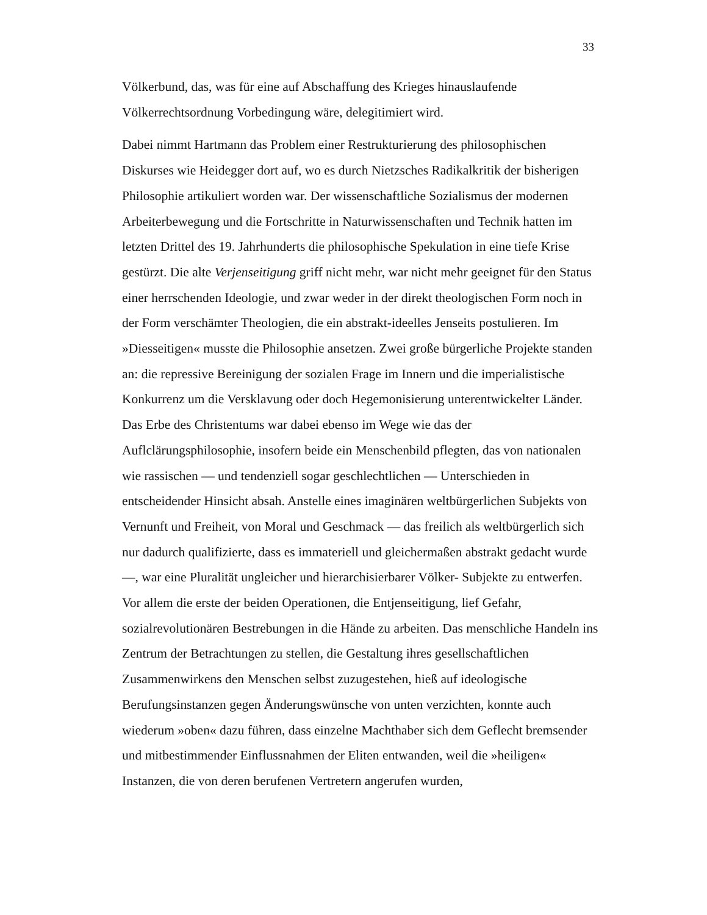33
Völkerbund, das, was für eine auf Abschaffung des Krieges hinauslaufende Völkerrechtsordnung Vorbedingung wäre, delegitimiert wird.
Dabei nimmt Hartmann das Problem einer Restrukturierung des philosophischen Diskurses wie Heidegger dort auf, wo es durch Nietzsches Radikalkritik der bisherigen Philosophie artikuliert worden war. Der wissenschaftliche Sozialismus der modernen Arbeiterbewegung und die Fortschritte in Naturwissenschaften und Technik hatten im letzten Drittel des 19. Jahrhunderts die philosophische Spekulation in eine tiefe Krise gestürzt. Die alte Verjenseitigung griff nicht mehr, war nicht mehr geeignet für den Status einer herrschenden Ideologie, und zwar weder in der direkt theologischen Form noch in der Form verschämter Theologien, die ein abstrakt-ideelles Jenseits postulieren. Im »Diesseitigen« musste die Philosophie ansetzen. Zwei große bürgerliche Projekte standen an: die repressive Bereinigung der sozialen Frage im Innern und die imperialistische Konkurrenz um die Versklavung oder doch Hegemonisierung unterentwickelter Länder. Das Erbe des Christentums war dabei ebenso im Wege wie das der Auflclärungsphilosophie, insofern beide ein Menschenbild pflegten, das von nationalen wie rassischen — und tendenziell sogar geschlechtlichen — Unterschieden in entscheidender Hinsicht absah. Anstelle eines imaginären weltbürgerlichen Subjekts von Vernunft und Freiheit, von Moral und Geschmack — das freilich als weltbürgerlich sich nur dadurch qualifizierte, dass es immateriell und gleichermaßen abstrakt gedacht wurde —, war eine Pluralität ungleicher und hierarchisierbarer Völker- Subjekte zu entwerfen. Vor allem die erste der beiden Operationen, die Entjenseitigung, lief Gefahr, sozialrevolutionären Bestrebungen in die Hände zu arbeiten. Das menschliche Handeln ins Zentrum der Betrachtungen zu stellen, die Gestaltung ihres gesellschaftlichen Zusammenwirkens den Menschen selbst zuzugestehen, hieß auf ideologische Berufungsinstanzen gegen Änderungswünsche von unten verzichten, konnte auch wiederum »oben« dazu führen, dass einzelne Machthaber sich dem Geflecht bremsender und mitbestimmender Einflussnahmen der Eliten entwanden, weil die »heiligen« Instanzen, die von deren berufenen Vertretern angerufen wurden,